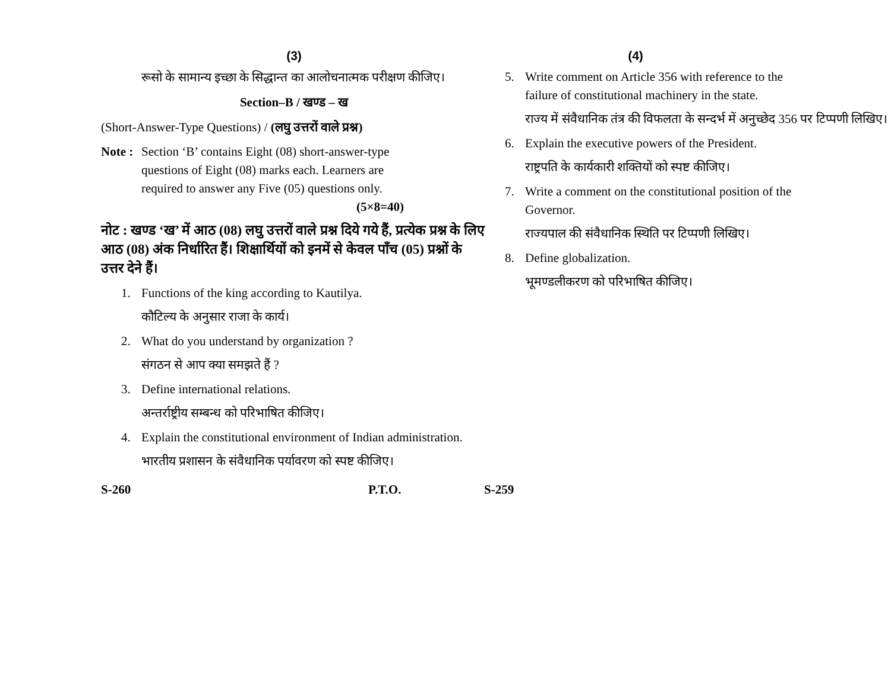(3)
रूसो के सामान्य इच्छा के सिद्धान्त का आलोचनात्मक परीक्षण कीजिए।
Section–B / खण्ड – ख
(Short-Answer-Type Questions) / (लघु उत्तरों वाले प्रश्न)
Note : Section ‘B’ contains Eight (08) short-answer-type questions of Eight (08) marks each. Learners are required to answer any Five (05) questions only. (5×8=40)
नोट : खण्ड ‘ख’ में आठ (08) लघु उत्तरों वाले प्रश्न दिये गये हैं, प्रत्येक प्रश्न के लिए आठ (08) अंक निर्धारित हैं। शिक्षार्थियों को इनमें से केवल पाँच (05) प्रश्नों के उत्तर देने हैं।
1. Functions of the king according to Kautilya.
कौटिल्य के अनुसार राजा के कार्य।
2. What do you understand by organization ?
संगठन से आप क्या समझते हैं ?
3. Define international relations.
अन्तर्राष्ट्रीय सम्बन्ध को परिभाषित कीजिए।
4. Explain the constitutional environment of Indian administration.
भारतीय प्रशासन के संवैधानिक पर्यावरण को स्पष्ट कीजिए।
(4)
5. Write comment on Article 356 with reference to the failure of constitutional machinery in the state.
राज्य में संवैधानिक तंत्र की विफलता के सन्दर्भ में अनुच्छेद 356 पर टिप्पणी लिखिए।
6. Explain the executive powers of the President.
राष्ट्रपति के कार्यकारी शक्तियों को स्पष्ट कीजिए।
7. Write a comment on the constitutional position of the Governor.
राज्यपाल की संवैधानिक स्थिति पर टिप्पणी लिखिए।
8. Define globalization.
भूमण्डलीकरण को परिभाषित कीजिए।
S-260 P.T.O. S-259